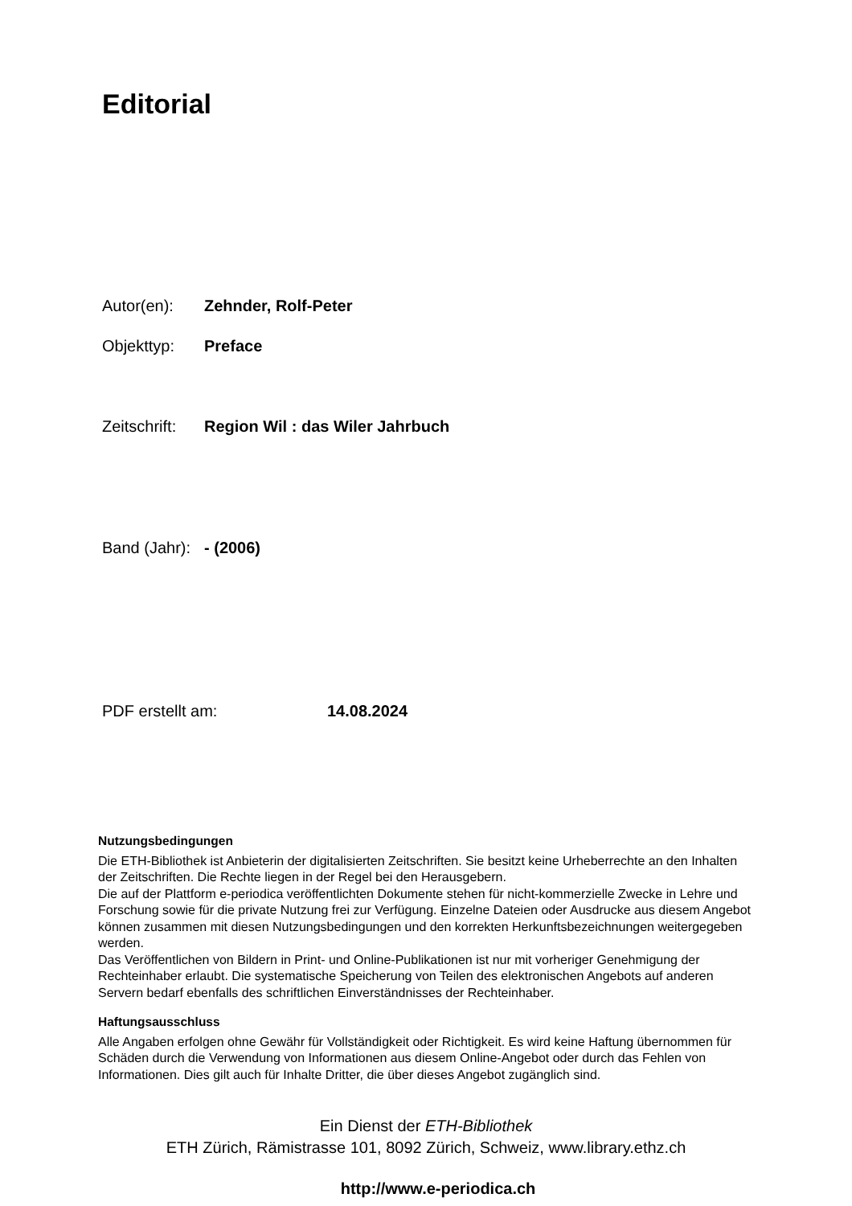Editorial
Autor(en): Zehnder, Rolf-Peter
Objekttyp: Preface
Zeitschrift: Region Wil : das Wiler Jahrbuch
Band (Jahr): - (2006)
PDF erstellt am: 14.08.2024
Nutzungsbedingungen
Die ETH-Bibliothek ist Anbieterin der digitalisierten Zeitschriften. Sie besitzt keine Urheberrechte an den Inhalten der Zeitschriften. Die Rechte liegen in der Regel bei den Herausgebern.
Die auf der Plattform e-periodica veröffentlichten Dokumente stehen für nicht-kommerzielle Zwecke in Lehre und Forschung sowie für die private Nutzung frei zur Verfügung. Einzelne Dateien oder Ausdrucke aus diesem Angebot können zusammen mit diesen Nutzungsbedingungen und den korrekten Herkunftsbezeichnungen weitergegeben werden.
Das Veröffentlichen von Bildern in Print- und Online-Publikationen ist nur mit vorheriger Genehmigung der Rechteinhaber erlaubt. Die systematische Speicherung von Teilen des elektronischen Angebots auf anderen Servern bedarf ebenfalls des schriftlichen Einverständnisses der Rechteinhaber.
Haftungsausschluss
Alle Angaben erfolgen ohne Gewähr für Vollständigkeit oder Richtigkeit. Es wird keine Haftung übernommen für Schäden durch die Verwendung von Informationen aus diesem Online-Angebot oder durch das Fehlen von Informationen. Dies gilt auch für Inhalte Dritter, die über dieses Angebot zugänglich sind.
Ein Dienst der ETH-Bibliothek
ETH Zürich, Rämistrasse 101, 8092 Zürich, Schweiz, www.library.ethz.ch
http://www.e-periodica.ch